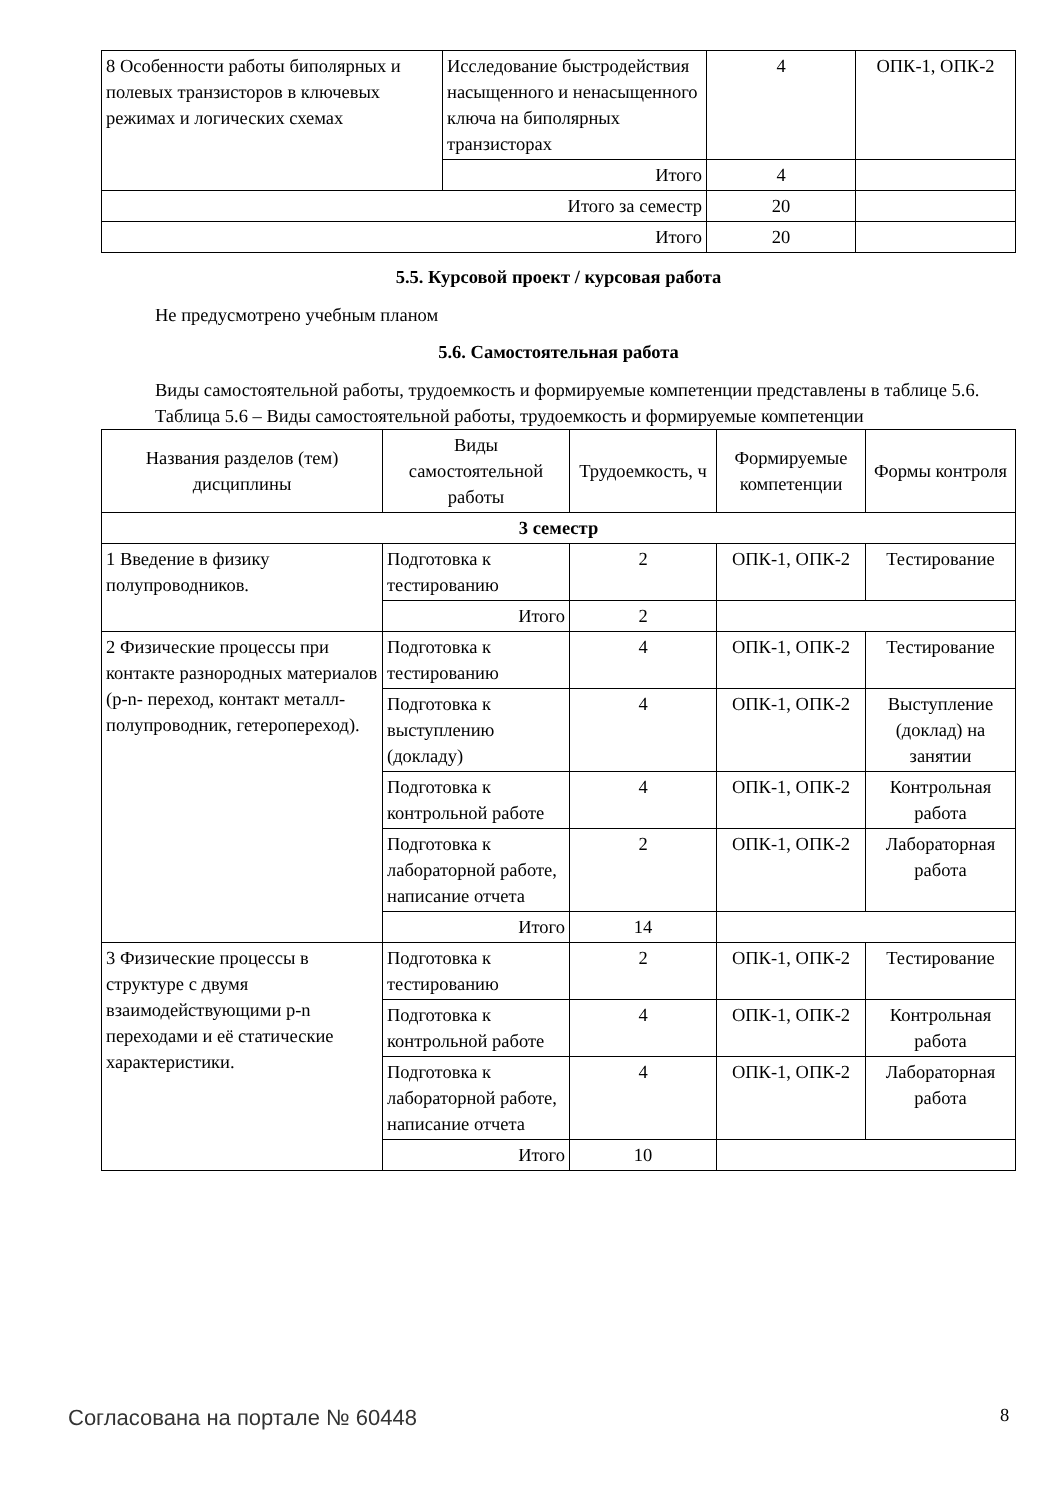| 8 Особенности работы биполярных и полевых транзисторов в ключевых режимах и логических схемах | Исследование быстродействия насыщенного и ненасыщенного ключа на биполярных транзисторах | 4 | ОПК-1, ОПК-2 |
| | Итого | 4 | |
| Итого за семестр | | 20 | |
| Итого | | 20 | |
5.5. Курсовой проект / курсовая работа
Не предусмотрено учебным планом
5.6. Самостоятельная работа
Виды самостоятельной работы, трудоемкость и формируемые компетенции представлены в таблице 5.6.
Таблица 5.6 – Виды самостоятельной работы, трудоемкость и формируемые компетенции
| Названия разделов (тем) дисциплины | Виды самостоятельной работы | Трудоемкость, ч | Формируемые компетенции | Формы контроля |
| --- | --- | --- | --- | --- |
| 3 семестр | | | | |
| 1 Введение в физику полупроводников. | Подготовка к тестированию | 2 | ОПК-1, ОПК-2 | Тестирование |
| | Итого | 2 | | |
| 2 Физические процессы при контакте разнородных материалов (p-n- переход, контакт металл-полупроводник, гетеропереход). | Подготовка к тестированию | 4 | ОПК-1, ОПК-2 | Тестирование |
| | Подготовка к выступлению (докладу) | 4 | ОПК-1, ОПК-2 | Выступление (доклад) на занятии |
| | Подготовка к контрольной работе | 4 | ОПК-1, ОПК-2 | Контрольная работа |
| | Подготовка к лабораторной работе, написание отчета | 2 | ОПК-1, ОПК-2 | Лабораторная работа |
| | Итого | 14 | | |
| 3 Физические процессы в структуре с двумя взаимодействующими p-n переходами и её статические характеристики. | Подготовка к тестированию | 2 | ОПК-1, ОПК-2 | Тестирование |
| | Подготовка к контрольной работе | 4 | ОПК-1, ОПК-2 | Контрольная работа |
| | Подготовка к лабораторной работе, написание отчета | 4 | ОПК-1, ОПК-2 | Лабораторная работа |
| | Итого | 10 | | |
Согласована на портале № 60448 8